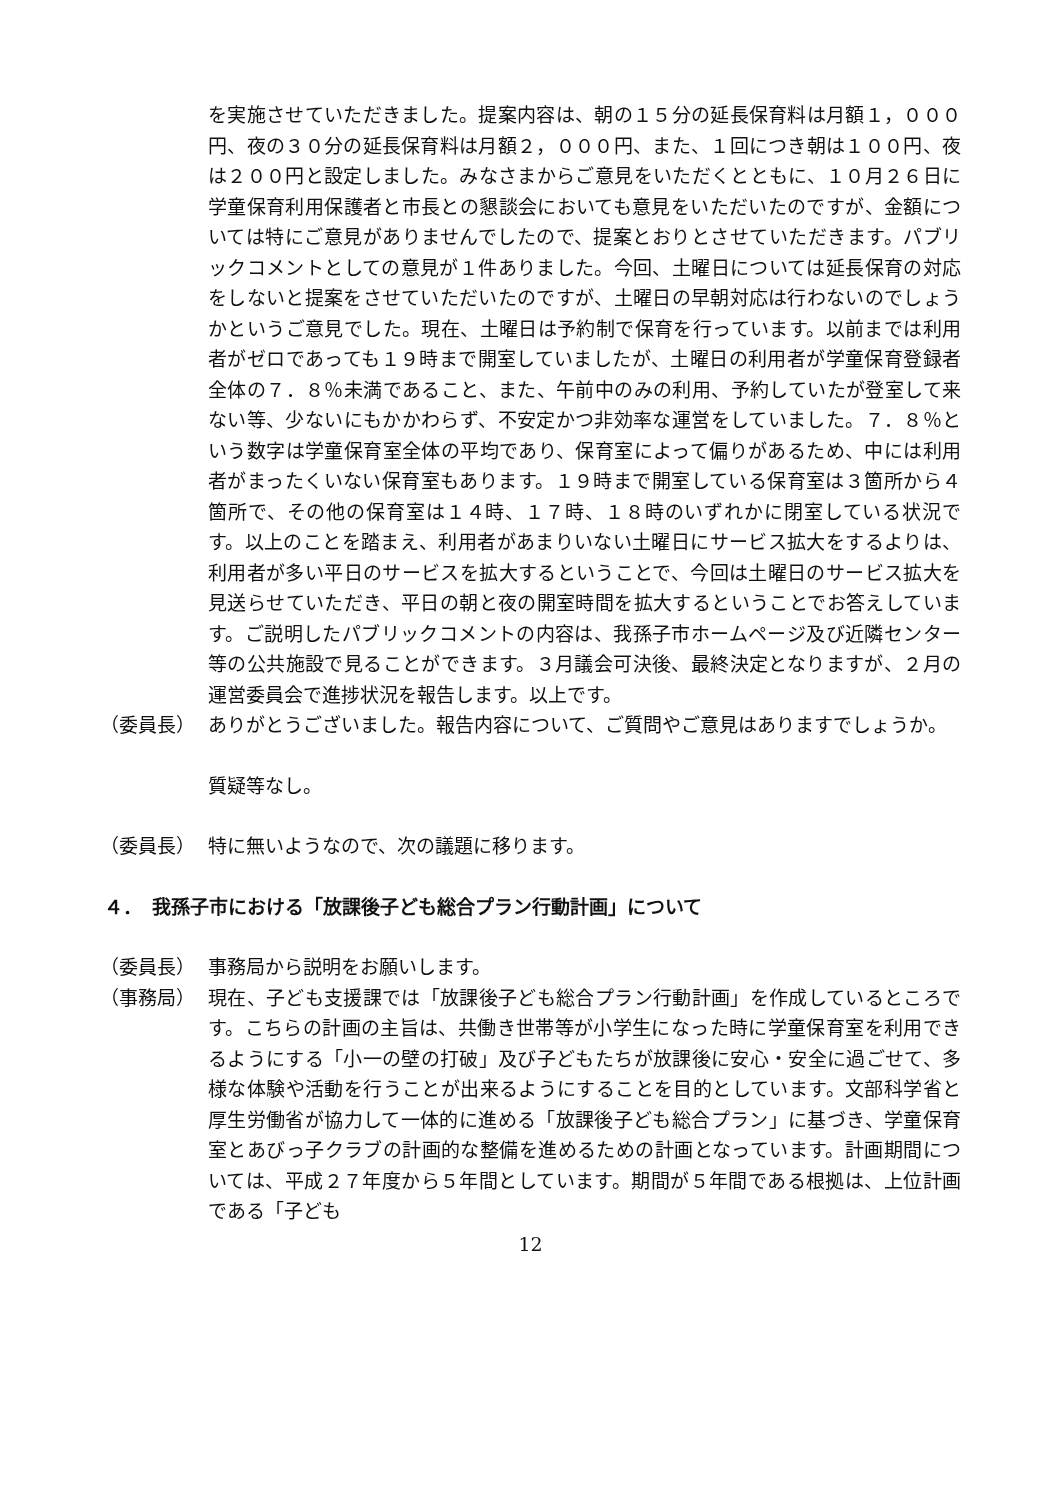を実施させていただきました。提案内容は、朝の１５分の延長保育料は月額１，０００円、夜の３０分の延長保育料は月額２，０００円、また、１回につき朝は１００円、夜は２００円と設定しました。みなさまからご意見をいただくとともに、１０月２６日に学童保育利用保護者と市長との懇談会においても意見をいただいたのですが、金額については特にご意見がありませんでしたので、提案とおりとさせていただきます。パブリックコメントとしての意見が１件ありました。今回、土曜日については延長保育の対応をしないと提案をさせていただいたのですが、土曜日の早朝対応は行わないのでしょうかというご意見でした。現在、土曜日は予約制で保育を行っています。以前までは利用者がゼロであっても１９時まで開室していましたが、土曜日の利用者が学童保育登録者全体の７．８％未満であること、また、午前中のみの利用、予約していたが登室して来ない等、少ないにもかかわらず、不安定かつ非効率な運営をしていました。７．８％という数字は学童保育室全体の平均であり、保育室によって偏りがあるため、中には利用者がまったくいない保育室もあります。１９時まで開室している保育室は３箇所から４箇所で、その他の保育室は１４時、１７時、１８時のいずれかに閉室している状況です。以上のことを踏まえ、利用者があまりいない土曜日にサービス拡大をするよりは、利用者が多い平日のサービスを拡大するということで、今回は土曜日のサービス拡大を見送らせていただき、平日の朝と夜の開室時間を拡大するということでお答えしています。ご説明したパブリックコメントの内容は、我孫子市ホームページ及び近隣センター等の公共施設で見ることができます。３月議会可決後、最終決定となりますが、２月の運営委員会で進捗状況を報告します。以上です。
（委員長） ありがとうございました。報告内容について、ご質問やご意見はありますでしょうか。
質疑等なし。
（委員長） 特に無いようなので、次の議題に移ります。
４．　我孫子市における「放課後子ども総合プラン行動計画」について
（委員長） 事務局から説明をお願いします。
（事務局） 現在、子ども支援課では「放課後子ども総合プラン行動計画」を作成しているところです。こちらの計画の主旨は、共働き世帯等が小学生になった時に学童保育室を利用できるようにする「小一の壁の打破」及び子どもたちが放課後に安心・安全に過ごせて、多様な体験や活動を行うことが出来るようにすることを目的としています。文部科学省と厚生労働省が協力して一体的に進める「放課後子ども総合プラン」に基づき、学童保育室とあびっ子クラブの計画的な整備を進めるための計画となっています。計画期間については、平成２７年度から５年間としています。期間が５年間である根拠は、上位計画である「子ども
12